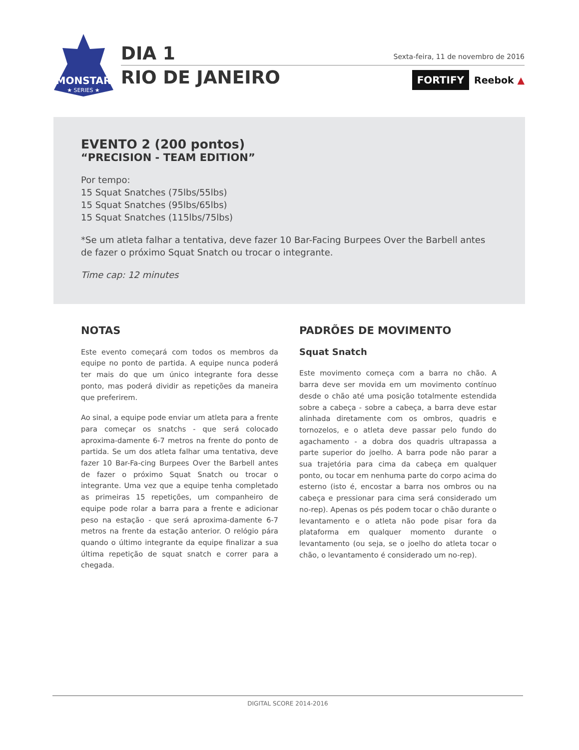MONSTAR
★ SERIES ★
DIA 1
RIO DE JANEIRO
Sexta-feira, 11 de novembro de 2016
FORTIFY Reebok ▲
EVENTO 2 (200 pontos)
“PRECISION - TEAM EDITION”
Por tempo:
15 Squat Snatches (75lbs/55lbs)
15 Squat Snatches (95lbs/65lbs)
15 Squat Snatches (115lbs/75lbs)
*Se um atleta falhar a tentativa, deve fazer 10 Bar-Facing Burpees Over the Barbell antes de fazer o próximo Squat Snatch ou trocar o integrante.
Time cap: 12 minutes
NOTAS
Este evento começará com todos os membros da equipe no ponto de partida. A equipe nunca poderá ter mais do que um único integrante fora desse ponto, mas poderá dividir as repetições da maneira que preferirem.
Ao sinal, a equipe pode enviar um atleta para a frente para começar os snatchs - que será colocado aproxima-damente 6-7 metros na frente do ponto de partida. Se um dos atleta falhar uma tentativa, deve fazer 10 Bar-Fa-cing Burpees Over the Barbell antes de fazer o próximo Squat Snatch ou trocar o integrante. Uma vez que a equipe tenha completado as primeiras 15 repetições, um companheiro de equipe pode rolar a barra para a frente e adicionar peso na estação - que será aproxima-damente 6-7 metros na frente da estação anterior. O relógio pára quando o último integrante da equipe finalizar a sua última repetição de squat snatch e correr para a chegada.
PADRÕES DE MOVIMENTO
Squat Snatch
Este movimento começa com a barra no chão. A barra deve ser movida em um movimento contínuo desde o chão até uma posição totalmente estendida sobre a cabeça - sobre a cabeça, a barra deve estar alinhada diretamente com os ombros, quadris e tornozelos, e o atleta deve passar pelo fundo do agachamento - a dobra dos quadris ultrapassa a parte superior do joelho. A barra pode não parar a sua trajetória para cima da cabeça em qualquer ponto, ou tocar em nenhuma parte do corpo acima do esterno (isto é, encostar a barra nos ombros ou na cabeça e pressionar para cima será considerado um no-rep). Apenas os pés podem tocar o chão durante o levantamento e o atleta não pode pisar fora da plataforma em qualquer momento durante o levantamento (ou seja, se o joelho do atleta tocar o chão, o levantamento é considerado um no-rep).
DIGITAL SCORE 2014-2016